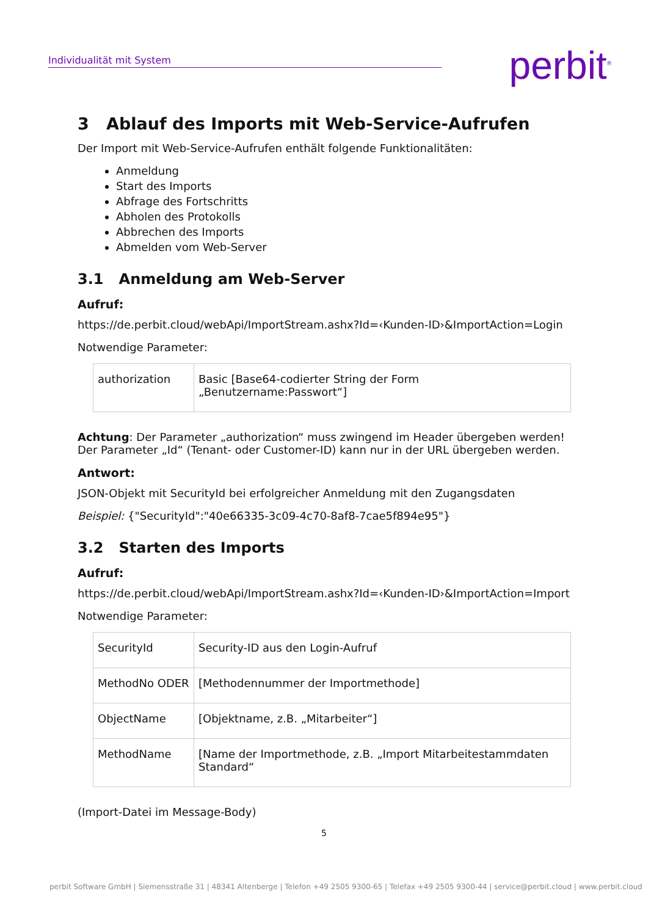Individualität mit System
perbit<sup>®</sup>
3 Ablauf des Imports mit Web-Service-Aufrufen
Der Import mit Web-Service-Aufrufen enthält folgende Funktionalitäten:
Anmeldung
Start des Imports
Abfrage des Fortschritts
Abholen des Protokolls
Abbrechen des Imports
Abmelden vom Web-Server
3.1 Anmeldung am Web-Server
Aufruf:
https://de.perbit.cloud/webApi/ImportStream.ashx?Id=‹Kunden-ID›&ImportAction=Login
Notwendige Parameter:
| authorization | Basic [Base64-codierter String der Form „Benutzername:Passwort“] |
Achtung: Der Parameter „authorization“ muss zwingend im Header übergeben werden! Der Parameter „Id“ (Tenant- oder Customer-ID) kann nur in der URL übergeben werden.
Antwort:
JSON-Objekt mit SecurityId bei erfolgreicher Anmeldung mit den Zugangsdaten
Beispiel: {"SecurityId":"40e66335-3c09-4c70-8af8-7cae5f894e95"}
3.2 Starten des Imports
Aufruf:
https://de.perbit.cloud/webApi/ImportStream.ashx?Id=‹Kunden-ID›&ImportAction=Import
Notwendige Parameter:
| SecurityId | Security-ID aus den Login-Aufruf |
| MethodNo ODER | [Methodennummer der Importmethode] |
| ObjectName | [Objektname, z.B. „Mitarbeiter“] |
| MethodName | [Name der Importmethode, z.B. „Import Mitarbeitestammdaten Standard“ |
(Import-Datei im Message-Body)
5
perbit Software GmbH | Siemensstraße 31 | 48341 Altenberge | Telefon +49 2505 9300-65 | Telefax +49 2505 9300-44 | service@perbit.cloud | www.perbit.cloud